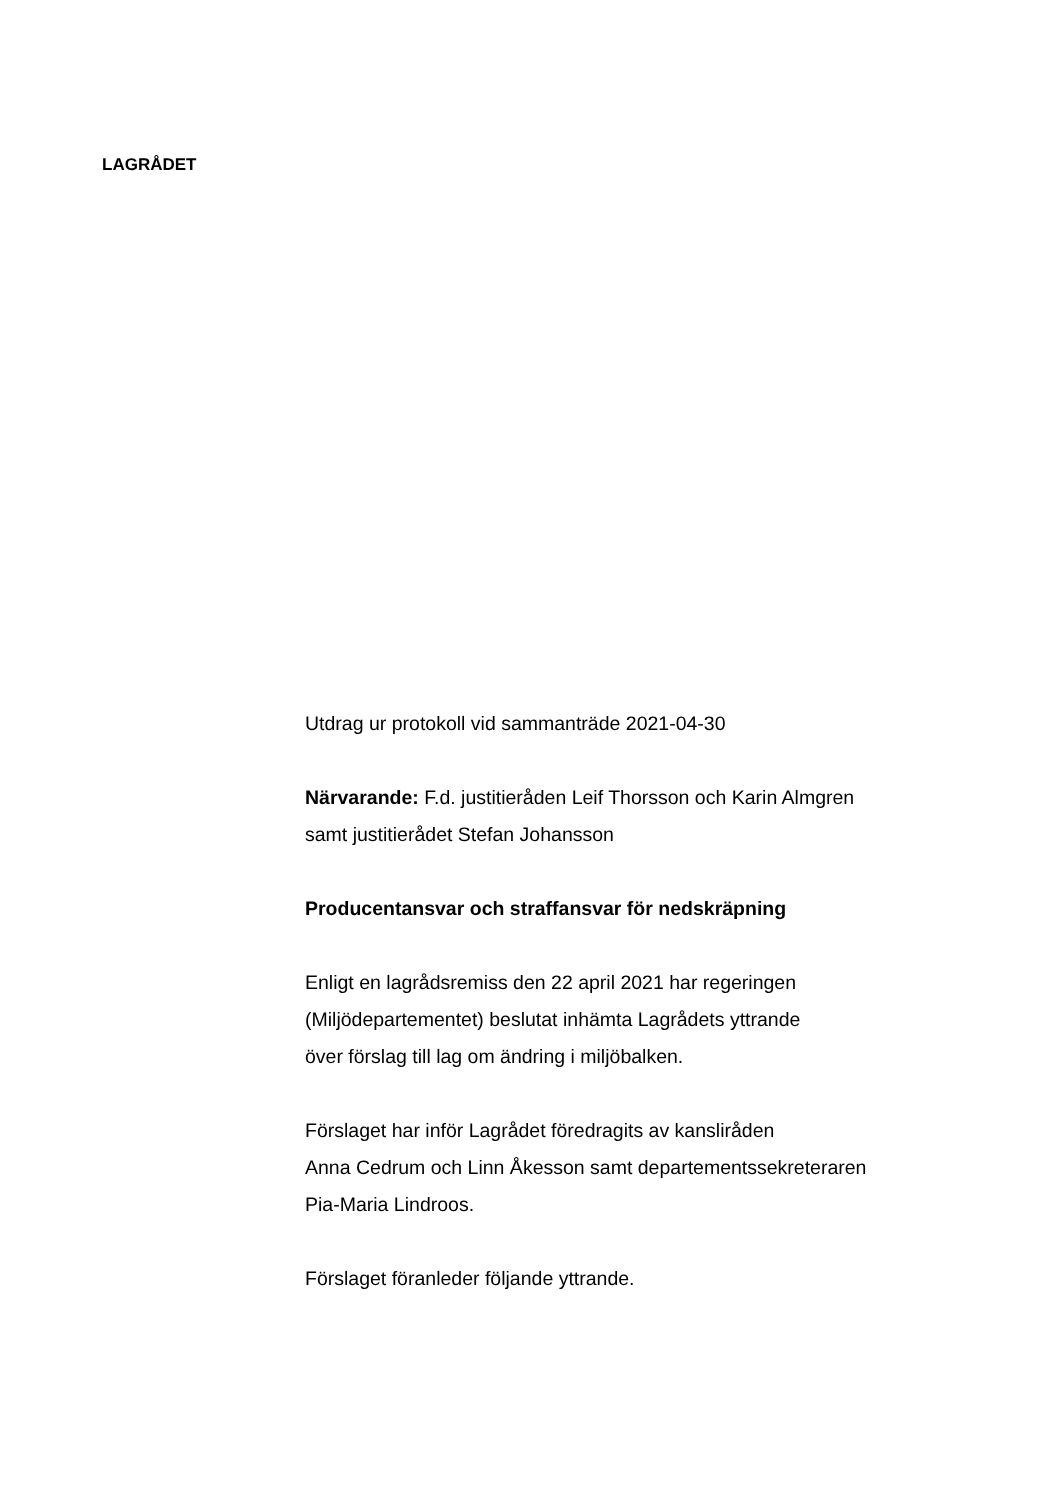LAGRÅDET
Utdrag ur protokoll vid sammanträde 2021-04-30
Närvarande: F.d. justitieråden Leif Thorsson och Karin Almgren
samt justitierådet Stefan Johansson
Producentansvar och straffansvar för nedskräpning
Enligt en lagrådsremiss den 22 april 2021 har regeringen
(Miljödepartementet) beslutat inhämta Lagrådets yttrande
över förslag till lag om ändring i miljöbalken.
Förslaget har inför Lagrådet föredragits av kansliråden
Anna Cedrum och Linn Åkesson samt departementssekreteraren
Pia-Maria Lindroos.
Förslaget föranleder följande yttrande.